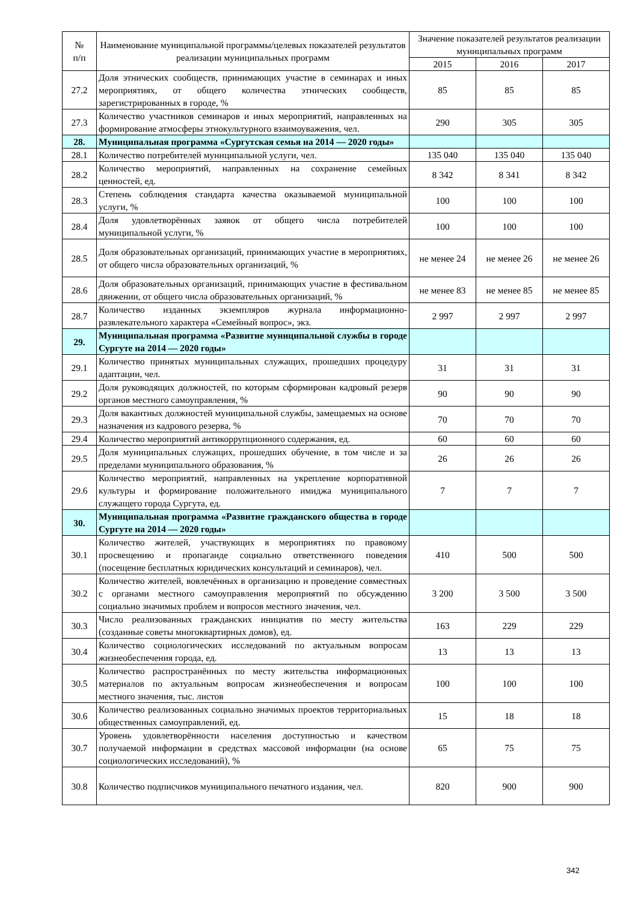| № п/п | Наименование муниципальной программы/целевых показателей результатов реализации муниципальных программ | Значение показателей результатов реализации муниципальных программ | | |
| --- | --- | --- | --- | --- |
| | | 2015 | 2016 | 2017 |
| 27.2 | Доля этнических сообществ, принимающих участие в семинарах и иных мероприятиях, от общего количества этнических сообществ, зарегистрированных в городе, % | 85 | 85 | 85 |
| 27.3 | Количество участников семинаров и иных мероприятий, направленных на формирование атмосферы этнокультурного взаимоуважения, чел. | 290 | 305 | 305 |
| 28. | Муниципальная программа «Сургутская семья на 2014 — 2020 годы» | | | |
| 28.1 | Количество потребителей муниципальной услуги, чел. | 135 040 | 135 040 | 135 040 |
| 28.2 | Количество мероприятий, направленных на сохранение семейных ценностей, ед. | 8 342 | 8 341 | 8 342 |
| 28.3 | Степень соблюдения стандарта качества оказываемой муниципальной услуги, % | 100 | 100 | 100 |
| 28.4 | Доля удовлетворённых заявок от общего числа потребителей муниципальной услуги, % | 100 | 100 | 100 |
| 28.5 | Доля образовательных организаций, принимающих участие в мероприятиях, от общего числа образовательных организаций, % | не менее 24 | не менее 26 | не менее 26 |
| 28.6 | Доля образовательных организаций, принимающих участие в фестивальном движении, от общего числа образовательных организаций, % | не менее 83 | не менее 85 | не менее 85 |
| 28.7 | Количество изданных экземпляров журнала информационно-развлекательного характера «Семейный вопрос», экз. | 2 997 | 2 997 | 2 997 |
| 29. | Муниципальная программа «Развитие муниципальной службы в городе Сургуте на 2014 — 2020 годы» | | | |
| 29.1 | Количество принятых муниципальных служащих, прошедших процедуру адаптации, чел. | 31 | 31 | 31 |
| 29.2 | Доля руководящих должностей, по которым сформирован кадровый резерв органов местного самоуправления, % | 90 | 90 | 90 |
| 29.3 | Доля вакантных должностей муниципальной службы, замещаемых на основе назначения из кадрового резерва, % | 70 | 70 | 70 |
| 29.4 | Количество мероприятий антикоррупционного содержания, ед. | 60 | 60 | 60 |
| 29.5 | Доля муниципальных служащих, прошедших обучение, в том числе и за пределами муниципального образования, % | 26 | 26 | 26 |
| 29.6 | Количество мероприятий, направленных на укрепление корпоративной культуры и формирование положительного имиджа муниципального служащего города Сургута, ед. | 7 | 7 | 7 |
| 30. | Муниципальная программа «Развитие гражданского общества в городе Сургуте на 2014 — 2020 годы» | | | |
| 30.1 | Количество жителей, участвующих в мероприятиях по правовому просвещению и пропаганде социально ответственного поведения (посещение бесплатных юридических консультаций и семинаров), чел. | 410 | 500 | 500 |
| 30.2 | Количество жителей, вовлечённых в организацию и проведение совместных с органами местного самоуправления мероприятий по обсуждению социально значимых проблем и вопросов местного значения, чел. | 3 200 | 3 500 | 3 500 |
| 30.3 | Число реализованных гражданских инициатив по месту жительства (созданные советы многоквартирных домов), ед. | 163 | 229 | 229 |
| 30.4 | Количество социологических исследований по актуальным вопросам жизнеобеспечения города, ед. | 13 | 13 | 13 |
| 30.5 | Количество распространённых по месту жительства информационных материалов по актуальным вопросам жизнеобеспечения и вопросам местного значения, тыс. листов | 100 | 100 | 100 |
| 30.6 | Количество реализованных социально значимых проектов территориальных общественных самоуправлений, ед. | 15 | 18 | 18 |
| 30.7 | Уровень удовлетворённости населения доступностью и качеством получаемой информации в средствах массовой информации (на основе социологических исследований), % | 65 | 75 | 75 |
| 30.8 | Количество подписчиков муниципального печатного издания, чел. | 820 | 900 | 900 |
342